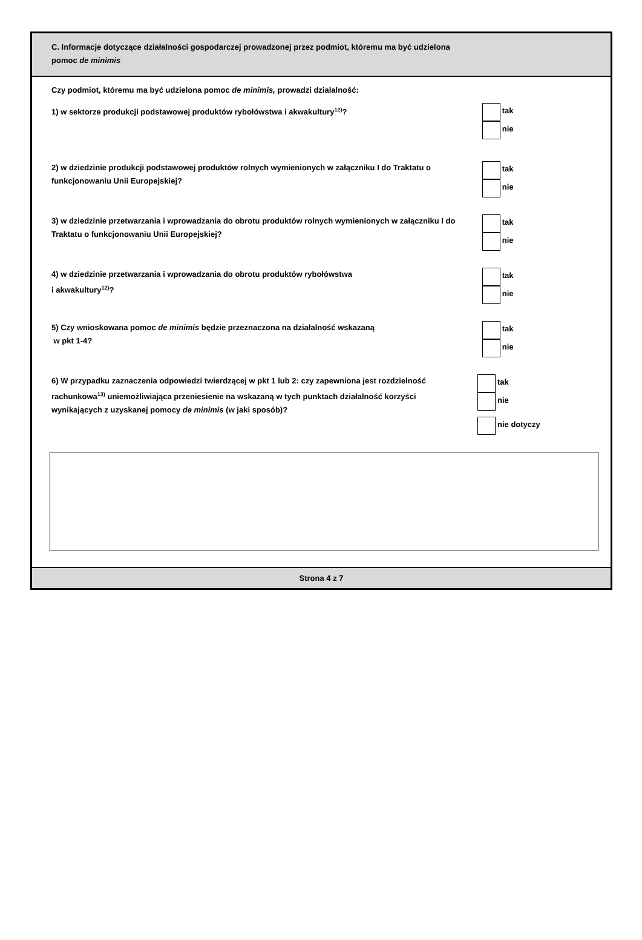C. Informacje dotyczące działalności gospodarczej prowadzonej przez podmiot, któremu ma być udzielona
pomoc de minimis
Czy podmiot, któremu ma być udzielona pomoc de minimis, prowadzi dzialalność:
1) w sektorze produkcji podstawowej produktów rybołówstwa i akwakultury<sup>12)</sup>?
tak
nie
2) w dziedzinie produkcji podstawowej produktów rolnych wymienionych w załączniku I do Traktatu o funkcjonowaniu Unii Europejskiej?
tak
nie
3) w dziedzinie przetwarzania i wprowadzania do obrotu produktów rolnych wymienionych w załączniku I do Traktatu o funkcjonowaniu Unii Europejskiej?
tak
nie
4) w dziedzinie przetwarzania i wprowadzania do obrotu produktów rybołówstwa
i akwakultury<sup>12)</sup>?
tak
nie
5) Czy wnioskowana pomoc de minimis będzie przeznaczona na działalność wskazaną
w pkt 1-4?
tak
nie
6) W przypadku zaznaczenia odpowiedzi twierdzącej w pkt 1 lub 2: czy zapewniona jest rozdzielność rachunkowa<sup>13)</sup> uniemożliwiająca przeniesienie na wskazaną w tych punktach działalność korzyści wynikających z uzyskanej pomocy de minimis (w jaki sposób)?
tak
nie
nie dotyczy
Strona 4 z 7